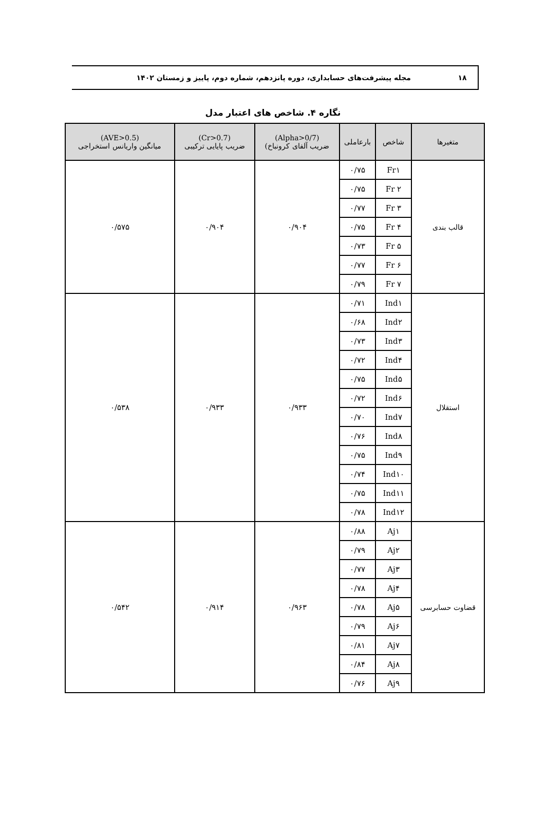۱۸
مجله پیشرفت‌های حسابداری، دوره پانزدهم، شماره دوم، پاییز و زمستان ۱۴۰۲
نگاره ۴. شاخص های اعتبار مدل
| متغیرها | شاخص | بارعاملی | (Alpha>0/7) ضریب آلفای کرونباخ) | (Cr>0.7) ضریب پایایی ترکیبی | (AVE>0.5) میانگین واریانس استخراجی |
| --- | --- | --- | --- | --- | --- |
| قالب بندی | Fr۱ | ۰/۷۵ | ۰/۹۰۴ | ۰/۹۰۴ | ۰/۵۷۵ |
| | Fr ۲ | ۰/۷۵ | | | |
| | Fr ۳ | ۰/۷۷ | | | |
| | Fr ۴ | ۰/۷۵ | | | |
| | Fr ۵ | ۰/۷۳ | | | |
| | Fr ۶ | ۰/۷۷ | | | |
| | Fr ۷ | ۰/۷۹ | | | |
| استقلال | Ind۱ | ۰/۷۱ | ۰/۹۳۳ | ۰/۹۳۳ | ۰/۵۳۸ |
| | Ind۲ | ۰/۶۸ | | | |
| | Ind۳ | ۰/۷۳ | | | |
| | Ind۴ | ۰/۷۲ | | | |
| | Ind۵ | ۰/۷۵ | | | |
| | Ind۶ | ۰/۷۲ | | | |
| | Ind۷ | ۰/۷۰ | | | |
| | Ind۸ | ۰/۷۶ | | | |
| | Ind۹ | ۰/۷۵ | | | |
| | Ind۱۰ | ۰/۷۴ | | | |
| | Ind۱۱ | ۰/۷۵ | | | |
| | Ind۱۲ | ۰/۷۸ | | | |
| قضاوت حسابرسی | Aj۱ | ۰/۸۸ | ۰/۹۶۳ | ۰/۹۱۴ | ۰/۵۴۲ |
| | Aj۲ | ۰/۷۹ | | | |
| | Aj۳ | ۰/۷۷ | | | |
| | Aj۴ | ۰/۷۸ | | | |
| | Aj۵ | ۰/۷۸ | | | |
| | Aj۶ | ۰/۷۹ | | | |
| | Aj۷ | ۰/۸۱ | | | |
| | Aj۸ | ۰/۸۴ | | | |
| | Aj۹ | ۰/۷۶ | | | |